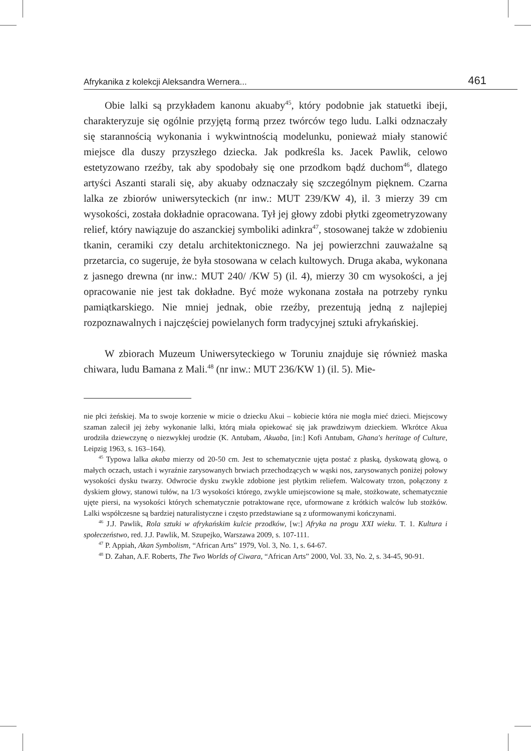Afrykanika z kolekcji Aleksandra Wernera... 461
Obie lalki są przykładem kanonu akuaby<sup>45</sup>, który podobnie jak statuetki ibeji, charakteryzuje się ogólnie przyjętą formą przez twórców tego ludu. Lalki odznaczały się starannością wykonania i wykwintnością modelunku, ponieważ miały stanowić miejsce dla duszy przyszłego dziecka. Jak podkreśla ks. Jacek Pawlik, celowo estetyzowano rzeźby, tak aby spodobały się one przodkom bądź duchom<sup>46</sup>, dlatego artyści Aszanti starali się, aby akuaby odznaczały się szczególnym pięknem. Czarna lalka ze zbiorów uniwersyteckich (nr inw.: MUT 239/KW 4), il. 3 mierzy 39 cm wysokości, została dokładnie opracowana. Tył jej głowy zdobi płytki zgeometryzowany relief, który nawiązuje do aszanckiej symboliki adinkra<sup>47</sup>, stosowanej także w zdobieniu tkanin, ceramiki czy detalu architektonicznego. Na jej powierzchni zauważalne są przetarcia, co sugeruje, że była stosowana w celach kultowych. Druga akaba, wykonana z jasnego drewna (nr inw.: MUT 240/ /KW 5) (il. 4), mierzy 30 cm wysokości, a jej opracowanie nie jest tak dokładne. Być może wykonana została na potrzeby rynku pamiątkarskiego. Nie mniej jednak, obie rzeźby, prezentują jedną z najlepiej rozpoznawalnych i najczęściej powielanych form tradycyjnej sztuki afrykańskiej.
W zbiorach Muzeum Uniwersyteckiego w Toruniu znajduje się również maska chiwara, ludu Bamana z Mali.<sup>48</sup> (nr inw.: MUT 236/KW 1) (il. 5). Mie-
nie płci żeńskiej. Ma to swoje korzenie w micie o dziecku Akui – kobiecie która nie mogła mieć dzieci. Miejscowy szaman zalecił jej żeby wykonanie lalki, którą miała opiekować się jak prawdziwym dzieckiem. Wkrótce Akua urodziła dziewczynę o niezwykłej urodzie (K. Antubam, Akuaba, [in:] Kofi Antubam, Ghana's heritage of Culture, Leipzig 1963, s. 163–164).
<sup>45</sup> Typowa lalka akaba mierzy od 20-50 cm. Jest to schematycznie ujęta postać z płaską, dyskowatą głową, o małych oczach, ustach i wyraźnie zarysowanych brwiach przechodzących w wąski nos, zarysowanych poniżej połowy wysokości dysku twarzy. Odwrocie dysku zwykle zdobione jest płytkim reliefem. Walcowaty trzon, połączony z dyskiem głowy, stanowi tułów, na 1/3 wysokości którego, zwykle umiejscowione są małe, stożkowate, schematycznie ujęte piersi, na wysokości których schematycznie potraktowane ręce, uformowane z krótkich walców lub stożków. Lalki współczesne są bardziej naturalistyczne i często przedstawiane są z uformowanymi kończynami.
<sup>46</sup> J.J. Pawlik, Rola sztuki w afrykańskim kulcie przodków, [w:] Afryka na progu XXI wieku. T. 1. Kultura i społeczeństwo, red. J.J. Pawlik, M. Szupejko, Warszawa 2009, s. 107-111.
<sup>47</sup> P. Appiah, Akan Symbolism, “African Arts” 1979, Vol. 3, No. 1, s. 64-67.
<sup>48</sup> D. Zahan, A.F. Roberts, The Two Worlds of Ciwara, “African Arts” 2000, Vol. 33, No. 2, s. 34-45, 90-91.